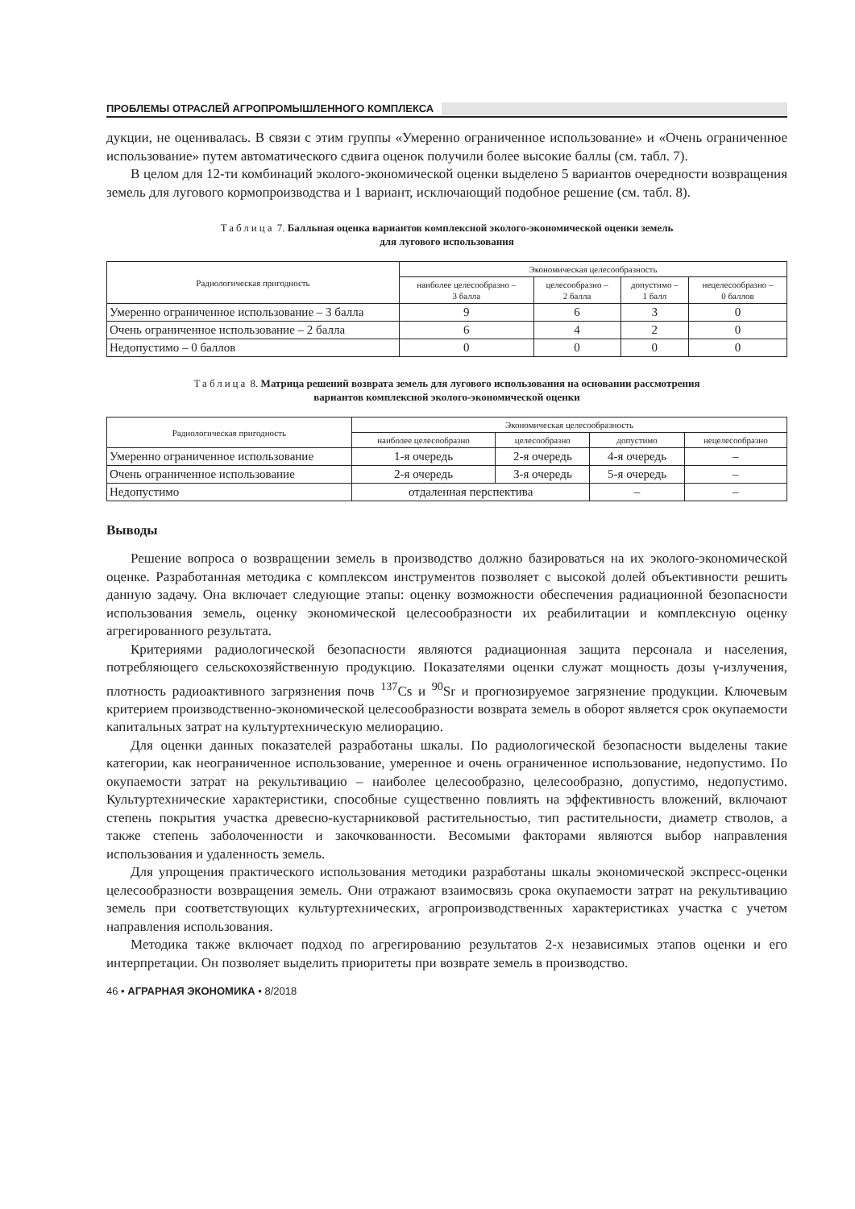ПРОБЛЕМЫ ОТРАСЛЕЙ АГРОПРОМЫШЛЕННОГО КОМПЛЕКСА
дукции, не оценивалась. В связи с этим группы «Умеренно ограниченное использование» и «Очень ограниченное использование» путем автоматического сдвига оценок получили более высокие баллы (см. табл. 7).
В целом для 12-ти комбинаций эколого-экономической оценки выделено 5 вариантов очередности возвращения земель для лугового кормопроизводства и 1 вариант, исключающий подобное решение (см. табл. 8).
Таблица 7. Балльная оценка вариантов комплексной эколого-экономической оценки земель
для лугового использования
| Радиологическая пригодность | Экономическая целесообразность | | | |
| --- | --- | --- | --- | --- |
| | наиболее целесообразно – 3 балла | целесообразно – 2 балла | допустимо – 1 балл | нецелесообразно – 0 баллов |
| Умеренно ограниченное использование – 3 балла | 9 | 6 | 3 | 0 |
| Очень ограниченное использование – 2 балла | 6 | 4 | 2 | 0 |
| Недопустимо – 0 баллов | 0 | 0 | 0 | 0 |
Таблица 8. Матрица решений возврата земель для лугового использования на основании рассмотрения
вариантов комплексной эколого-экономической оценки
| Радиологическая пригодность | Экономическая целесообразность | | | |
| --- | --- | --- | --- | --- |
| | наиболее целесообразно | целесообразно | допустимо | нецелесообразно |
| Умеренно ограниченное использование | 1-я очередь | 2-я очередь | 4-я очередь | – |
| Очень ограниченное использование | 2-я очередь | 3-я очередь | 5-я очередь | – |
| Недопустимо | отдаленная перспектива | | – | – |
Выводы
Решение вопроса о возвращении земель в производство должно базироваться на их эколого-экономической оценке. Разработанная методика с комплексом инструментов позволяет с высокой долей объективности решить данную задачу. Она включает следующие этапы: оценку возможности обеспечения радиационной безопасности использования земель, оценку экономической целесообразности их реабилитации и комплексную оценку агрегированного результата.
Критериями радиологической безопасности являются радиационная защита персонала и населения, потребляющего сельскохозяйственную продукцию. Показателями оценки служат мощность дозы γ-излучения, плотность радиоактивного загрязнения почв <sup>137</sup>Cs и <sup>90</sup>Sr и прогнозируемое загрязнение продукции. Ключевым критерием производственно-экономической целесообразности возврата земель в оборот является срок окупаемости капитальных затрат на культуртехническую мелиорацию.
Для оценки данных показателей разработаны шкалы. По радиологической безопасности выделены такие категории, как неограниченное использование, умеренное и очень ограниченное использование, недопустимо. По окупаемости затрат на рекультивацию – наиболее целесообразно, целесообразно, допустимо, недопустимо. Культуртехнические характеристики, способные существенно повлиять на эффективность вложений, включают степень покрытия участка древесно-кустарниковой растительностью, тип растительности, диаметр стволов, а также степень заболоченности и закочкованности. Весомыми факторами являются выбор направления использования и удаленность земель.
Для упрощения практического использования методики разработаны шкалы экономической экспресс-оценки целесообразности возвращения земель. Они отражают взаимосвязь срока окупаемости затрат на рекультивацию земель при соответствующих культуртехнических, агропроизводственных характеристиках участка с учетом направления использования.
Методика также включает подход по агрегированию результатов 2-х независимых этапов оценки и его интерпретации. Он позволяет выделить приоритеты при возврате земель в производство.
46 • АГРАРНАЯ ЭКОНОМИКА • 8/2018